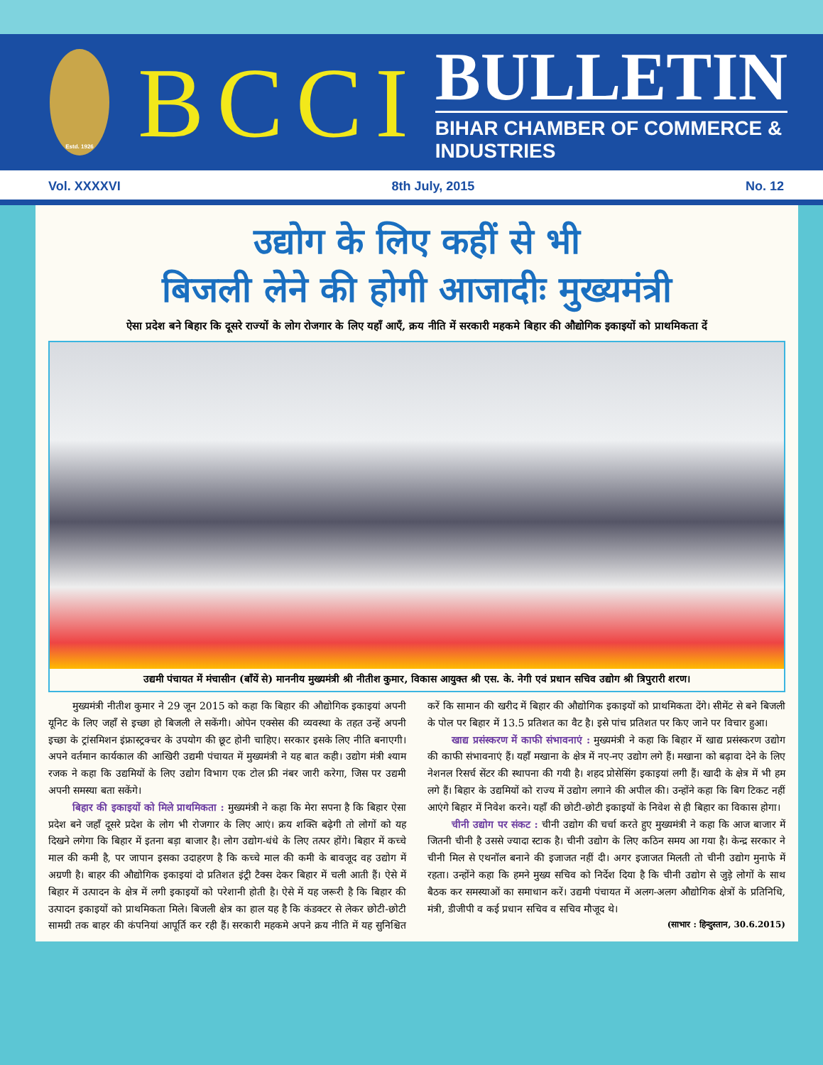Estd. 1926
BCCI
BULLETIN
BIHAR CHAMBER OF COMMERCE & INDUSTRIES
Vol. XXXXVI 8th July, 2015 No. 12
उद्योग के लिए कहीं से भी
बिजली लेने की होगी आजादीः मुख्यमंत्री
ऐसा प्रदेश बने बिहार कि दूसरे राज्यों के लोग रोजगार के लिए यहाँ आएँ, क्रय नीति में सरकारी महकमे बिहार की औद्योगिक इकाइयों को प्राथमिकता दें
उद्यमी पंचायत में मंचासीन (बाँयें से) माननीय मुख्यमंत्री श्री नीतीश कुमार, विकास आयुक्त श्री एस. के. नेगी एवं प्रधान सचिव उद्योग श्री त्रिपुरारी शरण।
मुख्यमंत्री नीतीश कुमार ने 29 जून 2015 को कहा कि बिहार की औद्योगिक इकाइयां अपनी यूनिट के लिए जहाँ से इच्छा हो बिजली ले सकेंगी। ओपेन एक्सेस की व्यवस्था के तहत उन्हें अपनी इच्छा के ट्रांसमिशन इंफ्रास्ट्रक्चर के उपयोग की छूट होनी चाहिए। सरकार इसके लिए नीति बनाएगी। अपने वर्तमान कार्यकाल की आखिरी उद्यमी पंचायत में मुख्यमंत्री ने यह बात कही। उद्योग मंत्री श्याम रजक ने कहा कि उद्यमियों के लिए उद्योग विभाग एक टोल फ्री नंबर जारी करेगा, जिस पर उद्यमी अपनी समस्या बता सकेंगे।
बिहार की इकाइयों को मिले प्राथमिकता : मुख्यमंत्री ने कहा कि मेरा सपना है कि बिहार ऐसा प्रदेश बने जहाँ दूसरे प्रदेश के लोग भी रोजगार के लिए आएं। क्रय शक्ति बढ़ेगी तो लोगों को यह दिखने लगेगा कि बिहार में इतना बड़ा बाजार है। लोग उद्योग-धंधे के लिए तत्पर होंगे। बिहार में कच्चे माल की कमी है, पर जापान इसका उदाहरण है कि कच्चे माल की कमी के बावजूद वह उद्योग में अग्रणी है। बाहर की औद्योगिक इकाइयां दो प्रतिशत इंट्री टैक्स देकर बिहार में चली आती हैं। ऐसे में बिहार में उत्पादन के क्षेत्र में लगी इकाइयों को परेशानी होती है। ऐसे में यह जरूरी है कि बिहार की उत्पादन इकाइयों को प्राथमिकता मिले। बिजली क्षेत्र का हाल यह है कि कंडक्टर से लेकर छोटी-छोटी सामग्री तक बाहर की कंपनियां आपूर्ति कर रही हैं। सरकारी महकमे अपने क्रय नीति में यह सुनिश्चित करें कि सामान की खरीद में बिहार की औद्योगिक इकाइयों को प्राथमिकता देंगे। सीमेंट से बने बिजली के पोल पर बिहार में 13.5 प्रतिशत का वैट है। इसे पांच प्रतिशत पर किए जाने पर विचार हुआ।
खाद्य प्रसंस्करण में काफी संभावनाएं : मुख्यमंत्री ने कहा कि बिहार में खाद्य प्रसंस्करण उद्योग की काफी संभावनाएं हैं। यहाँ मखाना के क्षेत्र में नए-नए उद्योग लगे हैं। मखाना को बढ़ावा देने के लिए नेशनल रिसर्च सेंटर की स्थापना की गयी है। शहद प्रोसेसिंग इकाइयां लगी हैं। खादी के क्षेत्र में भी हम लगे हैं। बिहार के उद्यमियों को राज्य में उद्योग लगाने की अपील की। उन्होंने कहा कि बिग टिकट नहीं आएंगे बिहार में निवेश करने। यहाँ की छोटी-छोटी इकाइयों के निवेश से ही बिहार का विकास होगा।
चीनी उद्योग पर संकट : चीनी उद्योग की चर्चा करते हुए मुख्यमंत्री ने कहा कि आज बाजार में जितनी चीनी है उससे ज्यादा स्टाक है। चीनी उद्योग के लिए कठिन समय आ गया है। केन्द्र सरकार ने चीनी मिल से एथनॉल बनाने की इजाजत नहीं दी। अगर इजाजत मिलती तो चीनी उद्योग मुनाफे में रहता। उन्होंने कहा कि हमने मुख्य सचिव को निर्देश दिया है कि चीनी उद्योग से जुड़े लोगों के साथ बैठक कर समस्याओं का समाधान करें। उद्यमी पंचायत में अलग-अलग औद्योगिक क्षेत्रों के प्रतिनिधि, मंत्री, डीजीपी व कई प्रधान सचिव व सचिव मौजूद थे।
(साभार : हिन्दुस्तान, 30.6.2015)